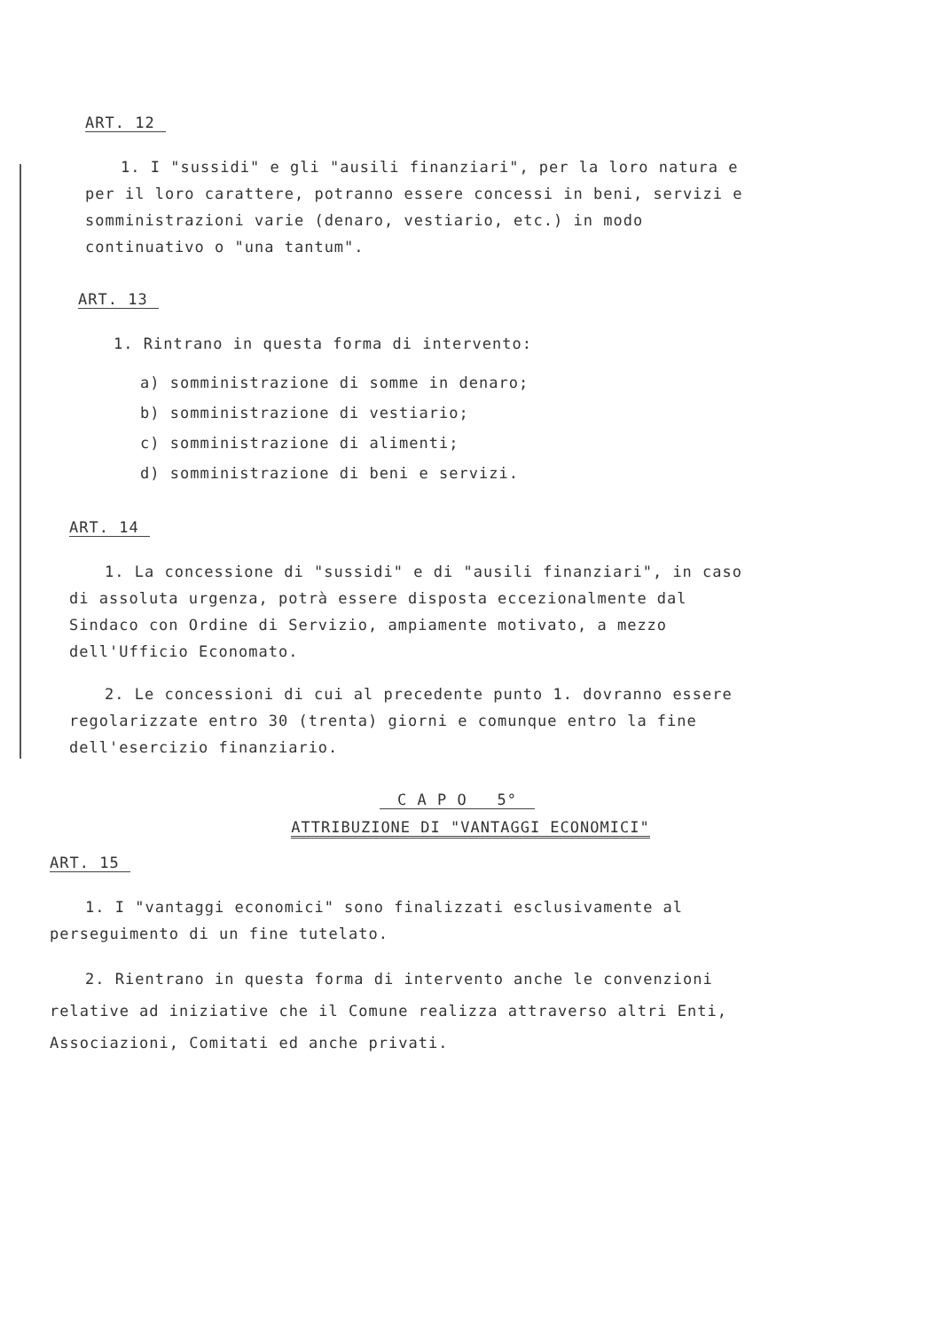ART. 12
1. I "sussidi" e gli "ausili finanziari", per la loro natura e per il loro carattere, potranno essere concessi in beni, servizi e somministrazioni varie (denaro, vestiario, etc.) in modo continuativo o "una tantum".
ART. 13
1. Rintrano in questa forma di intervento:
a) somministrazione di somme in denaro;
b) somministrazione di vestiario;
c) somministrazione di alimenti;
d) somministrazione di beni e servizi.
ART. 14
1. La concessione di "sussidi" e di "ausili finanziari", in caso di assoluta urgenza, potrà essere disposta eccezionalmente dal Sindaco con Ordine di Servizio, ampiamente motivato, a mezzo dell'Ufficio Economato.
2. Le concessioni di cui al precedente punto 1. dovranno essere regolarizzate entro 30 (trenta) giorni e comunque entro la fine dell'esercizio finanziario.
C A P O 5°
ATTRIBUZIONE DI "VANTAGGI ECONOMICI"
ART. 15
1. I "vantaggi economici" sono finalizzati esclusivamente al perseguimento di un fine tutelato.
2. Rientrano in questa forma di intervento anche le convenzioni relative ad iniziative che il Comune realizza attraverso altri Enti, Associazioni, Comitati ed anche privati.